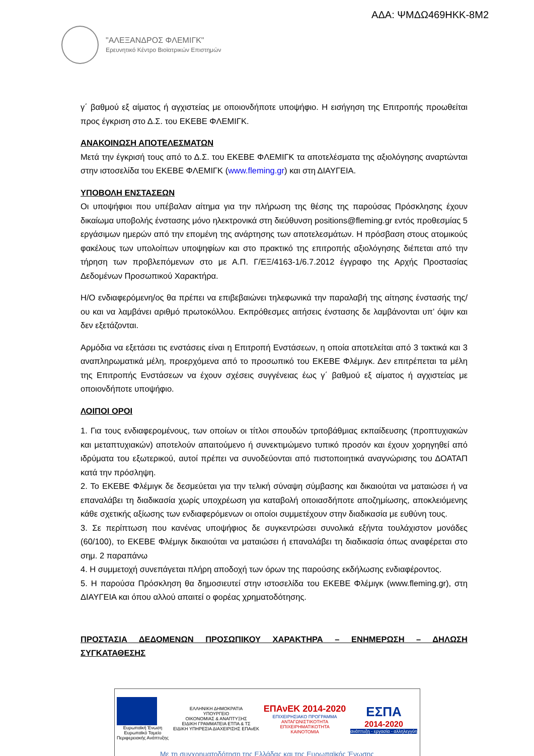ΑΔΑ: ΨΜΔΩ469ΗΚΚ-8Μ2
"ΑΛΕΞΑΝΔΡΟΣ ΦΛΕΜΙΓΚ"
Ερευνητικό Κέντρο Βιοϊατρικών Επιστημών
γ΄ βαθμού εξ αίματος ή αγχιστείας με οποιονδήποτε υποψήφιο. Η εισήγηση της Επιτροπής προωθείται προς έγκριση στο Δ.Σ. του ΕΚΕΒΕ ΦΛΕΜΙΓΚ.
ΑΝΑΚΟΙΝΩΣΗ ΑΠΟΤΕΛΕΣΜΑΤΩΝ
Μετά την έγκρισή τους από το Δ.Σ. του ΕΚΕΒΕ ΦΛΕΜΙΓΚ τα αποτελέσματα της αξιολόγησης αναρτώνται στην ιστοσελίδα του ΕΚΕΒΕ ΦΛΕΜΙΓΚ (www.fleming.gr) και στη ΔΙΑΥΓΕΙΑ.
ΥΠΟΒΟΛΗ ΕΝΣΤΑΣΕΩΝ
Οι υποψήφιοι που υπέβαλαν αίτημα για την πλήρωση της θέσης της παρούσας Πρόσκλησης έχουν δικαίωμα υποβολής ένστασης μόνο ηλεκτρονικά στη διεύθυνση positions@fleming.gr εντός προθεσμίας 5 εργάσιμων ημερών από την επομένη της ανάρτησης των αποτελεσμάτων. Η πρόσβαση στους ατομικούς φακέλους των υπολοίπων υποψηφίων και στο πρακτικό της επιτροπής αξιολόγησης διέπεται από την τήρηση των προβλεπόμενων στο με Α.Π. Γ/ΕΞ/4163-1/6.7.2012 έγγραφο της Αρχής Προστασίας Δεδομένων Προσωπικού Χαρακτήρα.
Η/Ο ενδιαφερόμενη/ος θα πρέπει να επιβεβαιώνει τηλεφωνικά την παραλαβή της αίτησης ένστασής της/ου και να λαμβάνει αριθμό πρωτοκόλλου. Εκπρόθεσμες αιτήσεις ένστασης δε λαμβάνονται υπ’ όψιν και δεν εξετάζονται.
Αρμόδια να εξετάσει τις ενστάσεις είναι η Επιτροπή Ενστάσεων, η οποία αποτελείται από 3 τακτικά και 3 αναπληρωματικά μέλη, προερχόμενα από το προσωπικό του ΕΚΕΒΕ Φλέμιγκ. Δεν επιτρέπεται τα μέλη της Επιτροπής Ενστάσεων να έχουν σχέσεις συγγένειας έως γ΄ βαθμού εξ αίματος ή αγχιστείας με οποιονδήποτε υποψήφιο.
ΛΟΙΠΟΙ ΟΡΟΙ
1. Για τους ενδιαφερομένους, των οποίων οι τίτλοι σπουδών τριτοβάθμιας εκπαίδευσης (προπτυχιακών και μεταπτυχιακών) αποτελούν απαιτούμενο ή συνεκτιμώμενο τυπικό προσόν και έχουν χορηγηθεί από ιδρύματα του εξωτερικού, αυτοί πρέπει να συνοδεύονται από πιστοποιητικά αναγνώρισης του ΔΟΑΤΑΠ κατά την πρόσληψη.
2. Το ΕΚΕΒΕ Φλέμιγκ δε δεσμεύεται για την τελική σύναψη σύμβασης και δικαιούται να ματαιώσει ή να επαναλάβει τη διαδικασία χωρίς υποχρέωση για καταβολή οποιασδήποτε αποζημίωσης, αποκλειόμενης κάθε σχετικής αξίωσης των ενδιαφερόμενων οι οποίοι συμμετέχουν στην διαδικασία με ευθύνη τους.
3. Σε περίπτωση που κανένας υποψήφιος δε συγκεντρώσει συνολικά εξήντα τουλάχιστον μονάδες (60/100), το ΕΚΕΒΕ Φλέμιγκ δικαιούται να ματαιώσει ή επαναλάβει τη διαδικασία όπως αναφέρεται στο σημ. 2 παραπάνω
4. Η συμμετοχή συνεπάγεται πλήρη αποδοχή των όρων της παρούσης εκδήλωσης ενδιαφέροντος.
5. Η παρούσα Πρόσκληση θα δημοσιευτεί στην ιστοσελίδα του ΕΚΕΒΕ Φλέμιγκ (www.fleming.gr), στη ΔΙΑΥΓΕΙΑ και όπου αλλού απαιτεί ο φορέας χρηματοδότησης.
ΠΡΟΣΤΑΣΙΑ ΔΕΔΟΜΕΝΩΝ ΠΡΟΣΩΠΙΚΟΥ ΧΑΡΑΚΤΗΡΑ – ΕΝΗΜΕΡΩΣΗ – ΔΗΛΩΣΗ ΣΥΓΚΑΤΑΘΕΣΗΣ
Ευρωπαϊκή Ένωση
Ευρωπαϊκό Ταμείο
Περιφερειακής Ανάπτυξης
ΕΛΛΗΝΙΚΗ ΔΗΜΟΚΡΑΤΙΑ
ΥΠΟΥΡΓΕΙΟ
ΟΙΚΟΝΟΜΙΑΣ & ΑΝΑΠΤΥΞΗΣ
ΕΙΔΙΚΗ ΓΡΑΜΜΑΤΕΙΑ ΕΤΠΑ & ΤΣ
ΕΙΔΙΚΗ ΥΠΗΡΕΣΙΑ ΔΙΑΧΕΙΡΙΣΗΣ ΕΠΑνΕΚ
ΕΠΑνΕΚ 2014-2020
ΕΠΙΧΕΙΡΗΣΙΑΚΟ ΠΡΟΓΡΑΜΜΑ
ΑΝΤΑΓΩΝΙΣΤΙΚΟΤΗΤΑ
ΕΠΙΧΕΙΡΗΜΑΤΙΚΟΤΗΤΑ
ΚΑΙΝΟΤΟΜΙΑ
ΕΣΠΑ
2014-2020
ανάπτυξη - εργασία - αλληλεγγύη
Με τη συγχρηματοδότηση της Ελλάδας και της Ευρωπαϊκής Ένωσης